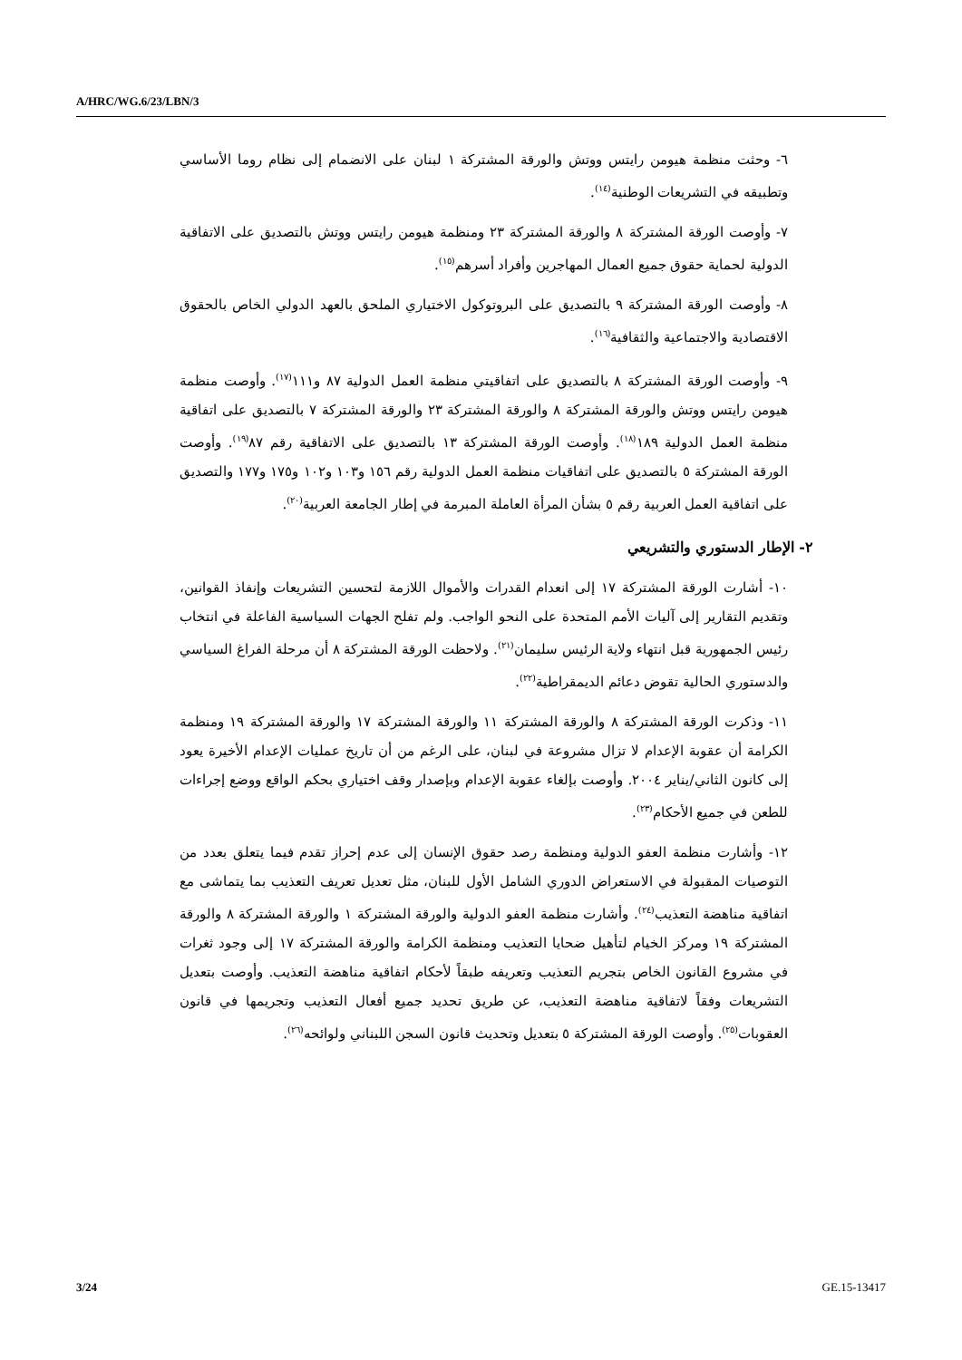A/HRC/WG.6/23/LBN/3
٦- وحثت منظمة هيومن رايتس ووتش والورقة المشتركة ١ لبنان على الانضمام إلى نظام روما الأساسي وتطبيقه في التشريعات الوطنية<sup>(١٤)</sup>.
٧- وأوصت الورقة المشتركة ٨ والورقة المشتركة ٢٣ ومنظمة هيومن رايتس ووتش بالتصديق على الاتفاقية الدولية لحماية حقوق جميع العمال المهاجرين وأفراد أسرهم<sup>(١٥)</sup>.
٨- وأوصت الورقة المشتركة ٩ بالتصديق على البروتوكول الاختياري الملحق بالعهد الدولي الخاص بالحقوق الاقتصادية والاجتماعية والثقافية<sup>(١٦)</sup>.
٩- وأوصت الورقة المشتركة ٨ بالتصديق على اتفاقيتي منظمة العمل الدولية ٨٧ و١١١<sup>(١٧)</sup>. وأوصت منظمة هيومن رايتس ووتش والورقة المشتركة ٨ والورقة المشتركة ٢٣ والورقة المشتركة ٧ بالتصديق على اتفاقية منظمة العمل الدولية ١٨٩<sup>(١٨)</sup>. وأوصت الورقة المشتركة ١٣ بالتصديق على الاتفاقية رقم ٨٧<sup>(١٩)</sup>. وأوصت الورقة المشتركة ٥ بالتصديق على اتفاقيات منظمة العمل الدولية رقم ١٥٦ و١٠٣ و١٠٢ و١٧٥ و١٧٧ والتصديق على اتفاقية العمل العربية رقم ٥ بشأن المرأة العاملة المبرمة في إطار الجامعة العربية<sup>(٢٠)</sup>.
٢- الإطار الدستوري والتشريعي
١٠- أشارت الورقة المشتركة ١٧ إلى انعدام القدرات والأموال اللازمة لتحسين التشريعات وإنفاذ القوانين، وتقديم التقارير إلى آليات الأمم المتحدة على النحو الواجب. ولم تفلح الجهات السياسية الفاعلة في انتخاب رئيس الجمهورية قبل انتهاء ولاية الرئيس سليمان<sup>(٢١)</sup>. ولاحظت الورقة المشتركة ٨ أن مرحلة الفراغ السياسي والدستوري الحالية تقوض دعائم الديمقراطية<sup>(٢٢)</sup>.
١١- وذكرت الورقة المشتركة ٨ والورقة المشتركة ١١ والورقة المشتركة ١٧ والورقة المشتركة ١٩ ومنظمة الكرامة أن عقوبة الإعدام لا تزال مشروعة في لبنان، على الرغم من أن تاريخ عمليات الإعدام الأخيرة يعود إلى كانون الثاني/يناير ٢٠٠٤. وأوصت بإلغاء عقوبة الإعدام وبإصدار وقف اختياري بحكم الواقع ووضع إجراءات للطعن في جميع الأحكام<sup>(٢٣)</sup>.
١٢- وأشارت منظمة العفو الدولية ومنظمة رصد حقوق الإنسان إلى عدم إحراز تقدم فيما يتعلق بعدد من التوصيات المقبولة في الاستعراض الدوري الشامل الأول للبنان، مثل تعديل تعريف التعذيب بما يتماشى مع اتفاقية مناهضة التعذيب<sup>(٢٤)</sup>. وأشارت منظمة العفو الدولية والورقة المشتركة ١ والورقة المشتركة ٨ والورقة المشتركة ١٩ ومركز الخيام لتأهيل ضحايا التعذيب ومنظمة الكرامة والورقة المشتركة ١٧ إلى وجود ثغرات في مشروع القانون الخاص بتجريم التعذيب وتعريفه طبقاً لأحكام اتفاقية مناهضة التعذيب. وأوصت بتعديل التشريعات وفقاً لاتفاقية مناهضة التعذيب، عن طريق تحديد جميع أفعال التعذيب وتجريمها في قانون العقوبات<sup>(٢٥)</sup>. وأوصت الورقة المشتركة ٥ بتعديل وتحديث قانون السجن اللبناني ولوائحه<sup>(٢٦)</sup>.
3/24 GE.15-13417